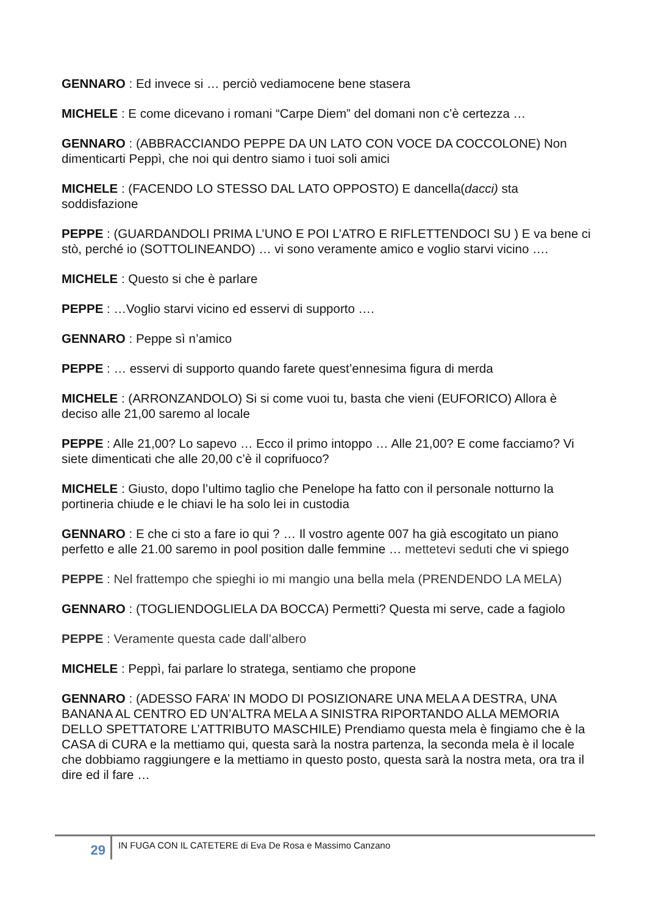GENNARO : Ed invece si … perciò vediamocene bene stasera
MICHELE : E come dicevano i romani “Carpe Diem” del domani non c’è certezza …
GENNARO : (ABBRACCIANDO PEPPE DA UN LATO CON VOCE DA COCCOLONE) Non dimenticarti Peppì, che noi qui dentro siamo i tuoi soli amici
MICHELE : (FACENDO LO STESSO DAL LATO OPPOSTO) E dancella(dacci) sta soddisfazione
PEPPE : (GUARDANDOLI PRIMA L’UNO E POI L’ATRO E RIFLETTENDOCI SU ) E va bene ci stò, perché io (SOTTOLINEANDO) … vi sono veramente amico e voglio starvi vicino ….
MICHELE : Questo si che è parlare
PEPPE : …Voglio starvi vicino ed esservi di supporto ….
GENNARO : Peppe sì n’amico
PEPPE : … esservi di supporto quando farete quest’ennesima figura di merda
MICHELE : (ARRONZANDOLO) Si si come vuoi tu, basta che vieni (EUFORICO) Allora è deciso alle 21,00 saremo al locale
PEPPE : Alle 21,00? Lo sapevo … Ecco il primo intoppo … Alle 21,00? E come facciamo? Vi siete dimenticati che alle 20,00 c’è il coprifuoco?
MICHELE : Giusto, dopo l’ultimo taglio che Penelope ha fatto con il personale notturno la portineria chiude e le chiavi le ha solo lei in custodia
GENNARO : E che ci sto a fare io qui ? … Il vostro agente 007 ha già escogitato un piano perfetto e alle 21.00 saremo in pool position dalle femmine … mettetevi seduti che vi spiego
PEPPE : Nel frattempo che spieghi io mi mangio una bella mela (PRENDENDO LA MELA)
GENNARO : (TOGLIENDOGLIELA DA BOCCA) Permetti? Questa mi serve, cade a fagiolo
PEPPE : Veramente questa cade dall’albero
MICHELE : Peppì, fai parlare lo stratega, sentiamo che propone
GENNARO : (ADESSO FARA’ IN MODO DI POSIZIONARE UNA MELA A DESTRA, UNA BANANA AL CENTRO ED UN’ALTRA MELA A SINISTRA RIPORTANDO ALLA MEMORIA DELLO SPETTATORE L’ATTRIBUTO MASCHILE) Prendiamo questa mela è fingiamo che è la CASA di CURA e la mettiamo qui, questa sarà la nostra partenza, la seconda mela è il locale che dobbiamo raggiungere e la mettiamo in questo posto, questa sarà la nostra meta, ora tra il dire ed il fare …
29
IN FUGA CON IL CATETERE di Eva De Rosa e Massimo Canzano